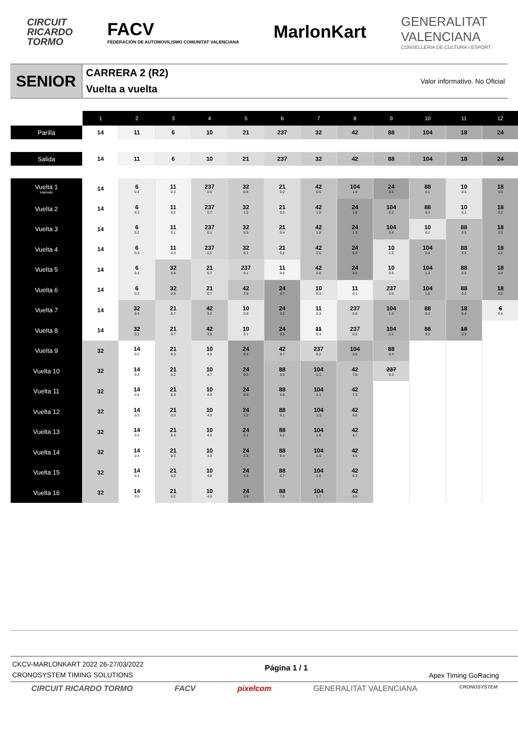CIRCUIT
RICARDO
TORMO
FACV
FEDERACIÓN DE AUTOMOVILISMO COMUNITAT VALENCIANA
MarlonKart
GENERALITAT
VALENCIANA
CONSELLERIA DE CULTURA I ESPORT
SENIOR
CARRERA 2 (R2)
Vuelta a vuelta
Valor informativo. No Oficial
| | 1 | 2 | 3 | 4 | 5 | 6 | 7 | 8 | 9 | 10 | 11 | 12 |
| --- | --- | --- | --- | --- | --- | --- | --- | --- | --- | --- | --- | --- |
| Parilla | 14 | 11 | 6 | 10 | 21 | 237 | 32 | 42 | 88 | 104 | 18 | 24 |
| Salida | 14 | 11 | 6 | 10 | 21 | 237 | 32 | 42 | 88 | 104 | 18 | 24 |
| Vuelta 1 Intervalo | 14 | 6 0.4 | 11 0.4 | 237 0.6 | 32 0.8 | 21 0.2 | 42 0.5 | 104 1.4 | 24 0.0 | 88 0.1 | 10 0.0 | 18 0.0 |
| Vuelta 2 | 14 | 6 0.3 | 11 0.2 | 237 0.7 | 32 1.0 | 21 0.2 | 42 1.0 | 24 1.8 | 104 0.2 | 88 0.4 | 10 0.2 | 18 0.2 |
| Vuelta 3 | 14 | 6 0.2 | 11 0.1 | 237 0.1 | 32 0.5 | 21 0.4 | 42 1.8 | 24 1.3 | 104 0.6 | 10 0.2 | 88 0.5 | 18 0.2 |
| Vuelta 4 | 14 | 6 0.3 | 11 0.3 | 237 0.1 | 32 0.1 | 21 0.2 | 42 2.5 | 24 0.6 | 10 1.0 | 104 0.4 | 88 0.6 | 18 0.2 |
| Vuelta 5 | 14 | 6 0.1 | 32 0.6 | 21 0.7 | 237 0.1 | 11 0.2 | 42 2.0 | 24 0.5 | 10 0.5 | 104 1.4 | 88 0.5 | 18 0.4 |
| Vuelta 6 | 14 | 6 0.2 | 32 0.5 | 21 0.7 | 42 2.9 | 24 0.7 | 10 0.1 | 11 0.1 | 237 0.4 | 104 1.6 | 88 0.2 | 18 0.2 |
| Vuelta 7 | 14 | 32 0.3 | 21 0.7 | 42 3.2 | 10 0.9 | 24 0.2 | 11 0.3 | 237 0.6 | 104 1.3 | 88 0.2 | 18 0.4 | 6 8.4 |
| Vuelta 8 | 14 | 32 0.1 | 21 0.7 | 42 3.9 | 10 0.1 | 24 0.5 | 11 0.4 | 237 0.5 | 104 2.1 | 88 0.2 | 18 0.3 | |
| Vuelta 9 | 32 | 14 0.2 | 21 0.3 | 10 4.5 | 24 0.4 | 42 0.7 | 237 0.2 | 104 2.6 | 88 0.4 | | | |
| Vuelta 10 | 32 | 14 0.3 | 21 0.2 | 10 4.7 | 24 0.5 | 88 5.0 | 104 1.1 | 42 7.8 | 237 9.3 | | | |
| Vuelta 11 | 32 | 14 0.4 | 21 0.3 | 10 4.3 | 24 0.9 | 88 5.6 | 104 1.1 | 42 7.3 | | | | |
| Vuelta 12 | 32 | 14 0.3 | 21 0.3 | 10 4.3 | 24 1.3 | 88 6.1 | 104 1.3 | 42 6.9 | | | | |
| Vuelta 13 | 32 | 14 0.3 | 21 0.4 | 10 4.2 | 24 2.1 | 88 6.2 | 104 1.6 | 42 6.7 | | | | |
| Vuelta 14 | 32 | 14 0.4 | 21 0.3 | 10 4.0 | 24 2.8 | 88 6.4 | 104 1.6 | 42 6.5 | | | | |
| Vuelta 15 | 32 | 14 0.4 | 21 0.3 | 10 4.0 | 24 3.4 | 88 6.7 | 104 1.6 | 42 6.3 | | | | |
| Vuelta 16 | 32 | 14 0.5 | 21 0.2 | 10 4.0 | 24 3.9 | 88 7.0 | 104 1.7 | 42 5.9 | | | | |
CKCV-MARLONKART 2022 26-27/03/2022
CRONOSYSTEM TIMING SOLUTIONS
Página 1 / 1
Apex Timing GoRacing
CIRCUIT RICARDO TORMO FACV pixelcom GENERALITAT VALENCIANA
CRONOSYSTEM